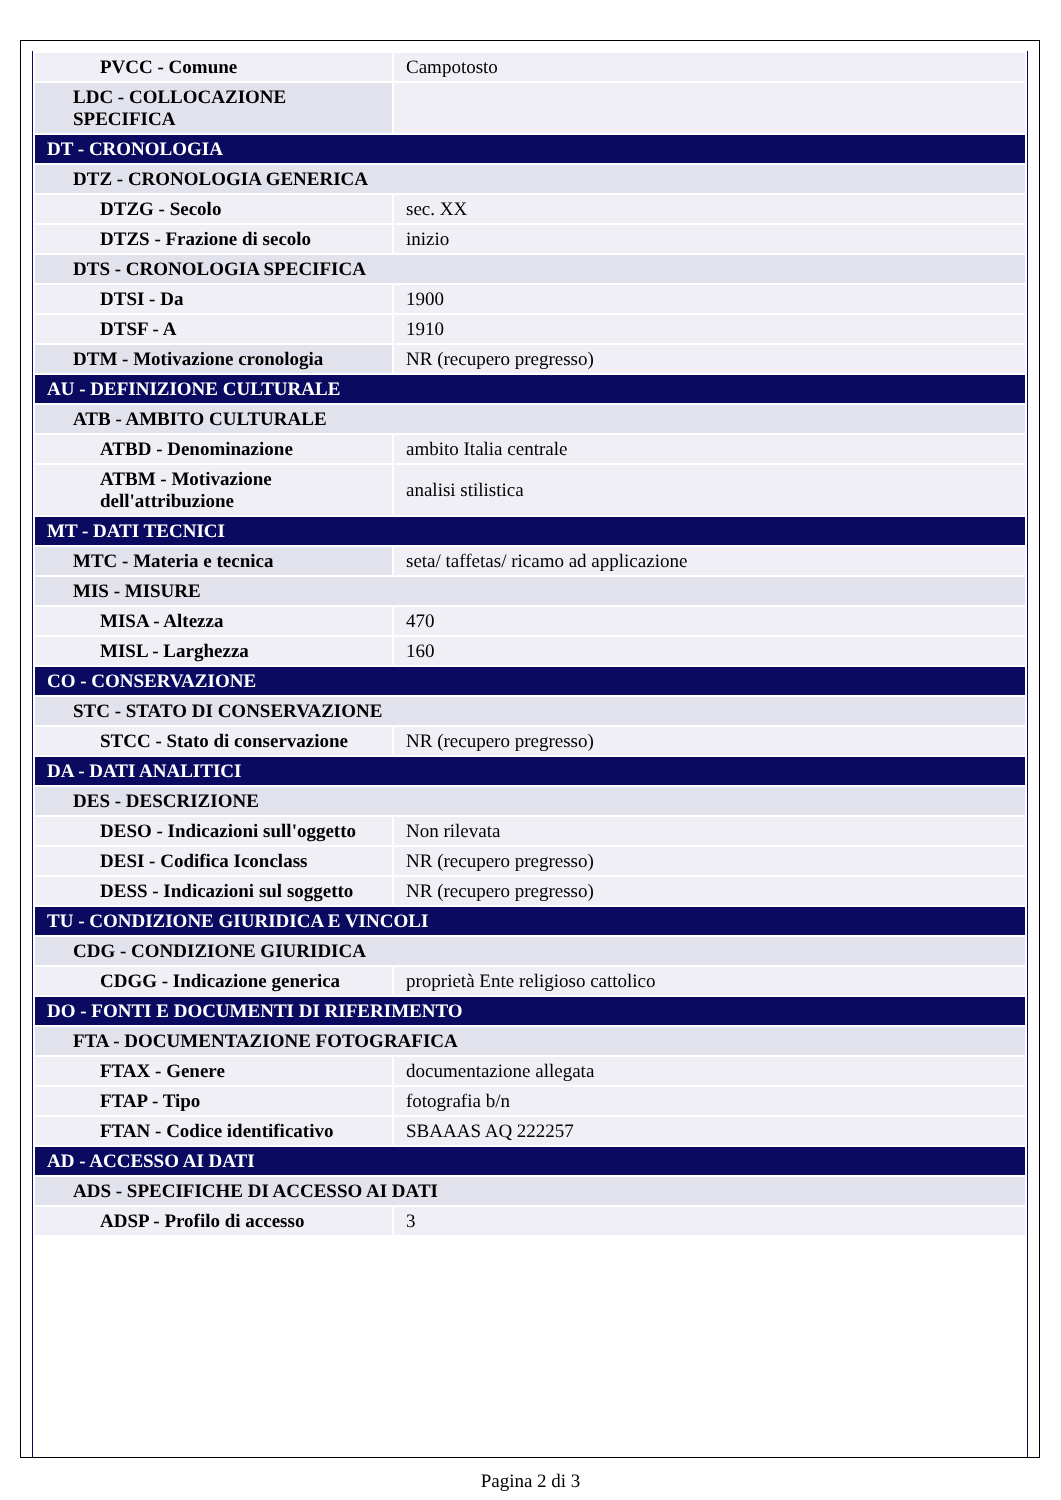| PVCC - Comune | Campotosto |
| LDC - COLLOCAZIONE SPECIFICA | |
| DT - CRONOLOGIA | |
| DTZ - CRONOLOGIA GENERICA | |
| DTZG - Secolo | sec. XX |
| DTZS - Frazione di secolo | inizio |
| DTS - CRONOLOGIA SPECIFICA | |
| DTSI - Da | 1900 |
| DTSF - A | 1910 |
| DTM - Motivazione cronologia | NR (recupero pregresso) |
| AU - DEFINIZIONE CULTURALE | |
| ATB - AMBITO CULTURALE | |
| ATBD - Denominazione | ambito Italia centrale |
| ATBM - Motivazione dell'attribuzione | analisi stilistica |
| MT - DATI TECNICI | |
| MTC - Materia e tecnica | seta/ taffetas/ ricamo ad applicazione |
| MIS - MISURE | |
| MISA - Altezza | 470 |
| MISL - Larghezza | 160 |
| CO - CONSERVAZIONE | |
| STC - STATO DI CONSERVAZIONE | |
| STCC - Stato di conservazione | NR (recupero pregresso) |
| DA - DATI ANALITICI | |
| DES - DESCRIZIONE | |
| DESO - Indicazioni sull'oggetto | Non rilevata |
| DESI - Codifica Iconclass | NR (recupero pregresso) |
| DESS - Indicazioni sul soggetto | NR (recupero pregresso) |
| TU - CONDIZIONE GIURIDICA E VINCOLI | |
| CDG - CONDIZIONE GIURIDICA | |
| CDGG - Indicazione generica | proprietà Ente religioso cattolico |
| DO - FONTI E DOCUMENTI DI RIFERIMENTO | |
| FTA - DOCUMENTAZIONE FOTOGRAFICA | |
| FTAX - Genere | documentazione allegata |
| FTAP - Tipo | fotografia b/n |
| FTAN - Codice identificativo | SBAAAS AQ 222257 |
| AD - ACCESSO AI DATI | |
| ADS - SPECIFICHE DI ACCESSO AI DATI | |
| ADSP - Profilo di accesso | 3 |
Pagina 2 di 3